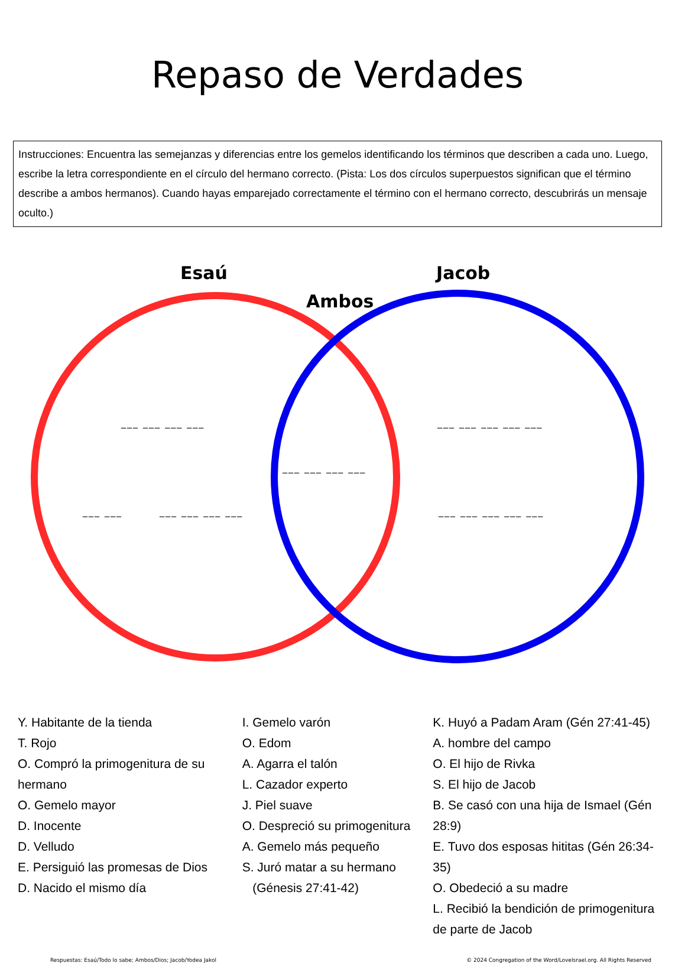Repaso de Verdades
Instrucciones: Encuentra las semejanzas y diferencias entre los gemelos identificando los términos que describen a cada uno. Luego, escribe la letra correspondiente en el círculo del hermano correcto. (Pista: Los dos círculos superpuestos significan que el término describe a ambos hermanos). Cuando hayas emparejado correctamente el término con el hermano correcto, descubrirás un mensaje oculto.)
Esaú Jacob
Ambos
___ ___ ___ ___ ___ ___ ___ ___ ___
___ ___ ___ ___
___ ___ ___ ___ ___ ___ ___ ___ ___ ___ ___
Y. Habitante de la tienda
T. Rojo
O. Compró la primogenitura de su hermano
O. Gemelo mayor
D. Inocente
D. Velludo
E. Persiguió las promesas de Dios
D. Nacido el mismo día
I. Gemelo varón
O. Edom
A. Agarra el talón
L. Cazador experto
J. Piel suave
O. Despreció su primogenitura
A. Gemelo más pequeño
S. Juró matar a su hermano
(Génesis 27:41-42)
K. Huyó a Padam Aram (Gén 27:41-45)
A. hombre del campo
O. El hijo de Rivka
S. El hijo de Jacob
B. Se casó con una hija de Ismael (Gén 28:9)
E. Tuvo dos esposas hititas (Gén 26:34-35)
O. Obedeció a su madre
L. Recibió la bendición de primogenitura de parte de Jacob
Respuestas: Esaú/Todo lo sabe; Ambos/Dios; Jacob/Yodea Jakol © 2024 Congregation of the Word/LoveIsrael.org. All Rights Reserved